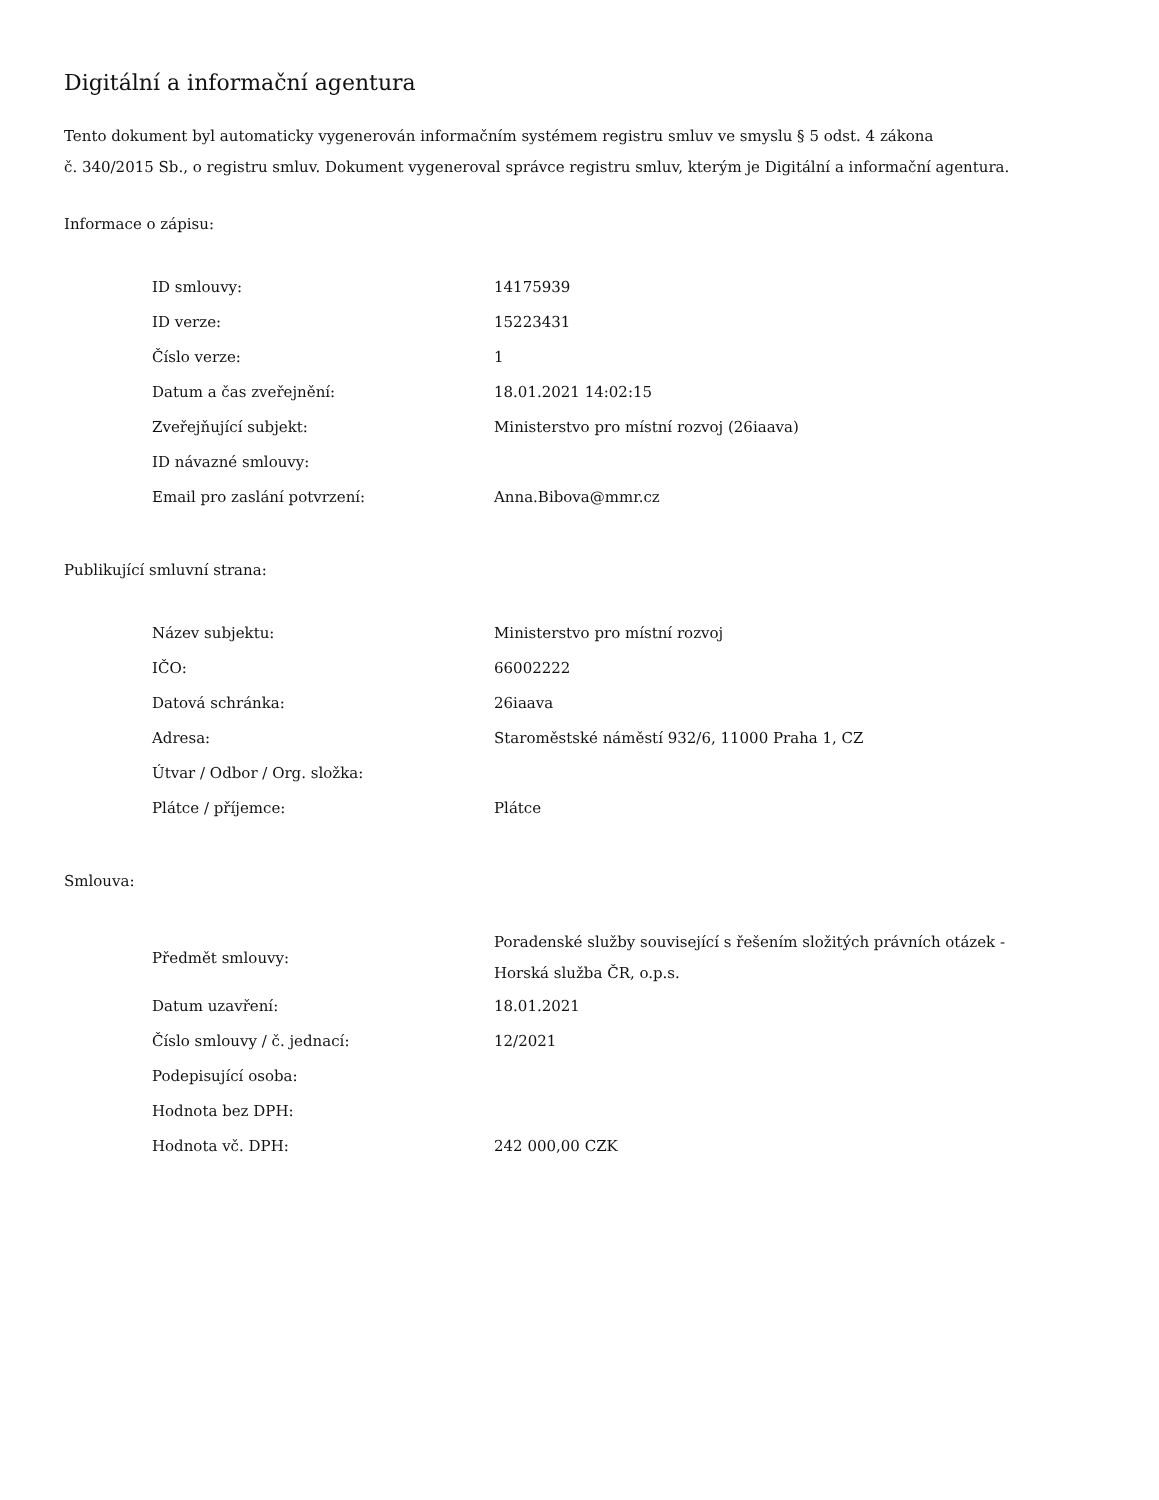Digitální a informační agentura
Tento dokument byl automaticky vygenerován informačním systémem registru smluv ve smyslu § 5 odst. 4 zákona
č. 340/2015 Sb., o registru smluv. Dokument vygeneroval správce registru smluv, kterým je Digitální a informační agentura.
Informace o zápisu:
| ID smlouvy: | 14175939 |
| ID verze: | 15223431 |
| Číslo verze: | 1 |
| Datum a čas zveřejnění: | 18.01.2021 14:02:15 |
| Zveřejňující subjekt: | Ministerstvo pro místní rozvoj (26iaava) |
| ID návazné smlouvy: | |
| Email pro zaslání potvrzení: | Anna.Bibova@mmr.cz |
Publikující smluvní strana:
| Název subjektu: | Ministerstvo pro místní rozvoj |
| IČO: | 66002222 |
| Datová schránka: | 26iaava |
| Adresa: | Staroměstské náměstí 932/6, 11000 Praha 1, CZ |
| Útvar / Odbor / Org. složka: | |
| Plátce / příjemce: | Plátce |
Smlouva:
| Předmět smlouvy: | Poradenské služby související s řešením složitých právních otázek - Horská služba ČR, o.p.s. |
| Datum uzavření: | 18.01.2021 |
| Číslo smlouvy / č. jednací: | 12/2021 |
| Podepisující osoba: | |
| Hodnota bez DPH: | |
| Hodnota vč. DPH: | 242 000,00 CZK |